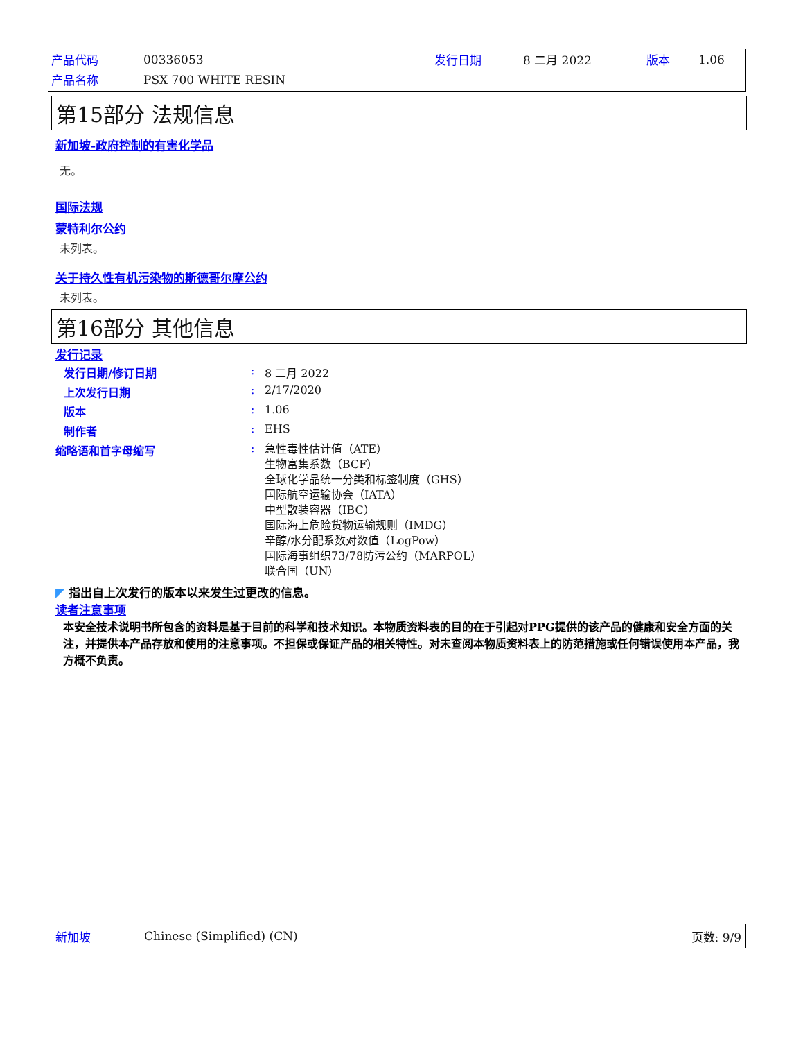| 产品代码 | 00336053 | 发行日期 | 8 二月 2022 | 版本 | 1.06 |
| 产品名称 | PSX 700 WHITE RESIN | | | | |
第15部分 法规信息
新加坡-政府控制的有害化学品
无。
国际法规
蒙特利尔公约
未列表。
关于持久性有机污染物的斯德哥尔摩公约
未列表。
第16部分 其他信息
发行记录
| 发行日期/修订日期 | : | 8 二月 2022 |
| 上次发行日期 | : | 2/17/2020 |
| 版本 | : | 1.06 |
| 制作者 | : | EHS |
| 缩略语和首字母缩写 | : | 急性毒性估计值（ATE） 生物富集系数（BCF） 全球化学品统一分类和标签制度（GHS） 国际航空运输协会（IATA） 中型散装容器（IBC） 国际海上危险货物运输规则（IMDG） 辛醇/水分配系数对数值（LogPow） 国际海事组织73/78防污公约（MARPOL） 联合国（UN） |
◤ 指出自上次发行的版本以来发生过更改的信息。
读者注意事项
本安全技术说明书所包含的资料是基于目前的科学和技术知识。本物质资料表的目的在于引起对PPG提供的该产品的健康和安全方面的关注，并提供本产品存放和使用的注意事项。不担保或保证产品的相关特性。对未查阅本物质资料表上的防范措施或任何错误使用本产品，我方概不负责。
新加坡 Chinese (Simplified) (CN) 页数: 9/9